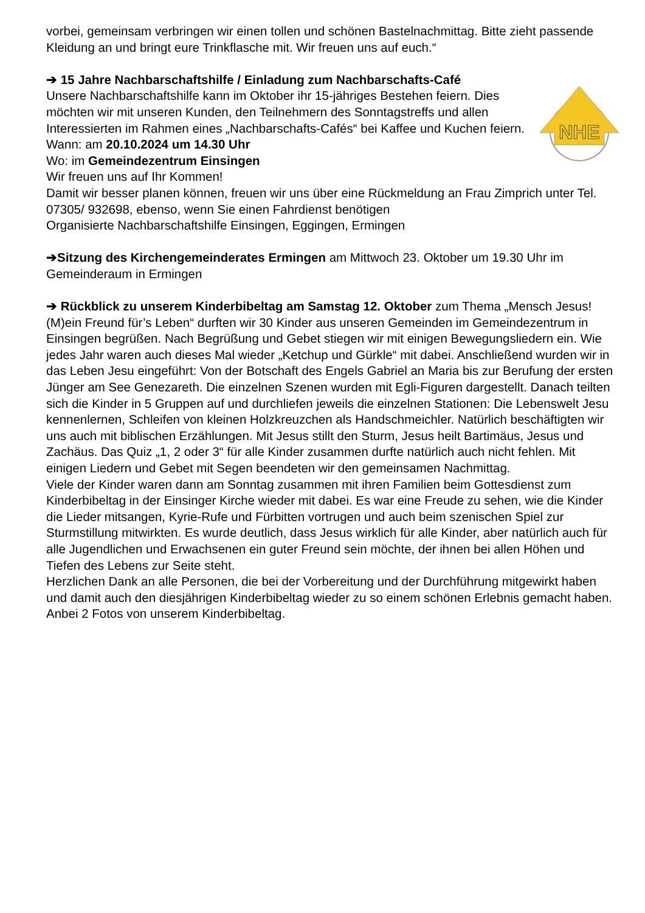vorbei, gemeinsam verbringen wir einen tollen und schönen Bastelnachmittag. Bitte zieht passende Kleidung an und bringt eure Trinkflasche mit. Wir freuen uns auf euch.“
➔ 15 Jahre Nachbarschaftshilfe / Einladung zum Nachbarschafts-Café
NHE
Unsere Nachbarschaftshilfe kann im Oktober ihr 15-jähriges Bestehen feiern. Dies möchten wir mit unseren Kunden, den Teilnehmern des Sonntagstreffs und allen Interessierten im Rahmen eines „Nachbarschafts-Cafés“ bei Kaffee und Kuchen feiern.
Wann: am 20.10.2024 um 14.30 Uhr
Wo: im Gemeindezentrum Einsingen
Wir freuen uns auf Ihr Kommen!
Damit wir besser planen können, freuen wir uns über eine Rückmeldung an Frau Zimprich unter Tel. 07305/ 932698, ebenso, wenn Sie einen Fahrdienst benötigen
Organisierte Nachbarschaftshilfe Einsingen, Eggingen, Ermingen
➔Sitzung des Kirchengemeinderates Ermingen am Mittwoch 23. Oktober um 19.30 Uhr im Gemeinderaum in Ermingen
➔ Rückblick zu unserem Kinderbibeltag am Samstag 12. Oktober zum Thema „Mensch Jesus! (M)ein Freund für’s Leben“ durften wir 30 Kinder aus unseren Gemeinden im Gemeindezentrum in Einsingen begrüßen. Nach Begrüßung und Gebet stiegen wir mit einigen Bewegungsliedern ein. Wie jedes Jahr waren auch dieses Mal wieder „Ketchup und Gürkle“ mit dabei. Anschließend wurden wir in das Leben Jesu eingeführt: Von der Botschaft des Engels Gabriel an Maria bis zur Berufung der ersten Jünger am See Genezareth. Die einzelnen Szenen wurden mit Egli-Figuren dargestellt. Danach teilten sich die Kinder in 5 Gruppen auf und durchliefen jeweils die einzelnen Stationen: Die Lebenswelt Jesu kennenlernen, Schleifen von kleinen Holzkreuzchen als Handschmeichler. Natürlich beschäftigten wir uns auch mit biblischen Erzählungen. Mit Jesus stillt den Sturm, Jesus heilt Bartimäus, Jesus und Zachäus. Das Quiz „1, 2 oder 3“ für alle Kinder zusammen durfte natürlich auch nicht fehlen. Mit einigen Liedern und Gebet mit Segen beendeten wir den gemeinsamen Nachmittag.
Viele der Kinder waren dann am Sonntag zusammen mit ihren Familien beim Gottesdienst zum Kinderbibeltag in der Einsinger Kirche wieder mit dabei. Es war eine Freude zu sehen, wie die Kinder die Lieder mitsangen, Kyrie-Rufe und Fürbitten vortrugen und auch beim szenischen Spiel zur Sturmstillung mitwirkten. Es wurde deutlich, dass Jesus wirklich für alle Kinder, aber natürlich auch für alle Jugendlichen und Erwachsenen ein guter Freund sein möchte, der ihnen bei allen Höhen und Tiefen des Lebens zur Seite steht.
Herzlichen Dank an alle Personen, die bei der Vorbereitung und der Durchführung mitgewirkt haben und damit auch den diesjährigen Kinderbibeltag wieder zu so einem schönen Erlebnis gemacht haben. Anbei 2 Fotos von unserem Kinderbibeltag.